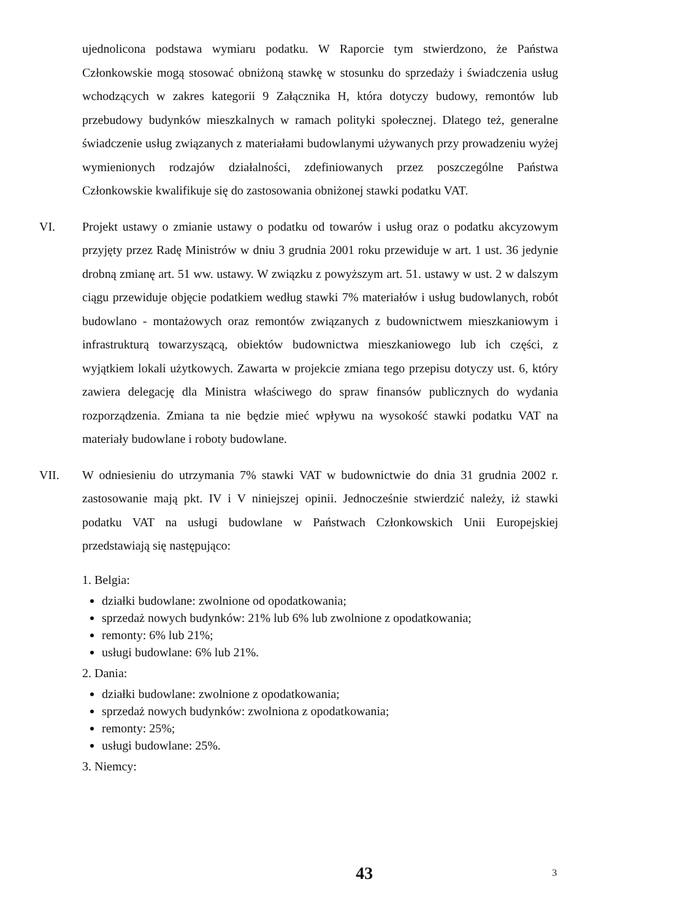ujednolicona podstawa wymiaru podatku. W Raporcie tym stwierdzono, że Państwa Członkowskie mogą stosować obniżoną stawkę w stosunku do sprzedaży i świadczenia usług wchodzących w zakres kategorii 9 Załącznika H, która dotyczy budowy, remontów lub przebudowy budynków mieszkalnych w ramach polityki społecznej. Dlatego też, generalne świadczenie usług związanych z materiałami budowlanymi używanych przy prowadzeniu wyżej wymienionych rodzajów działalności, zdefiniowanych przez poszczególne Państwa Członkowskie kwalifikuje się do zastosowania obniżonej stawki podatku VAT.
VI. Projekt ustawy o zmianie ustawy o podatku od towarów i usług oraz o podatku akcyzowym przyjęty przez Radę Ministrów w dniu 3 grudnia 2001 roku przewiduje w art. 1 ust. 36 jedynie drobną zmianę art. 51 ww. ustawy. W związku z powyższym art. 51. ustawy w ust. 2 w dalszym ciągu przewiduje objęcie podatkiem według stawki 7% materiałów i usług budowlanych, robót budowlano - montażowych oraz remontów związanych z budownictwem mieszkaniowym i infrastrukturą towarzyszącą, obiektów budownictwa mieszkaniowego lub ich części, z wyjątkiem lokali użytkowych. Zawarta w projekcie zmiana tego przepisu dotyczy ust. 6, który zawiera delegację dla Ministra właściwego do spraw finansów publicznych do wydania rozporządzenia. Zmiana ta nie będzie mieć wpływu na wysokość stawki podatku VAT na materiały budowlane i roboty budowlane.
VII. W odniesieniu do utrzymania 7% stawki VAT w budownictwie do dnia 31 grudnia 2002 r. zastosowanie mają pkt. IV i V niniejszej opinii. Jednocześnie stwierdzić należy, iż stawki podatku VAT na usługi budowlane w Państwach Członkowskich Unii Europejskiej przedstawiają się następująco:
1. Belgia:
działki budowlane: zwolnione od opodatkowania;
sprzedaż nowych budynków: 21% lub 6% lub zwolnione z opodatkowania;
remonty: 6% lub 21%;
usługi budowlane: 6% lub 21%.
2. Dania:
działki budowlane: zwolnione z opodatkowania;
sprzedaż nowych budynków: zwolniona z opodatkowania;
remonty: 25%;
usługi budowlane: 25%.
3. Niemcy:
43 3